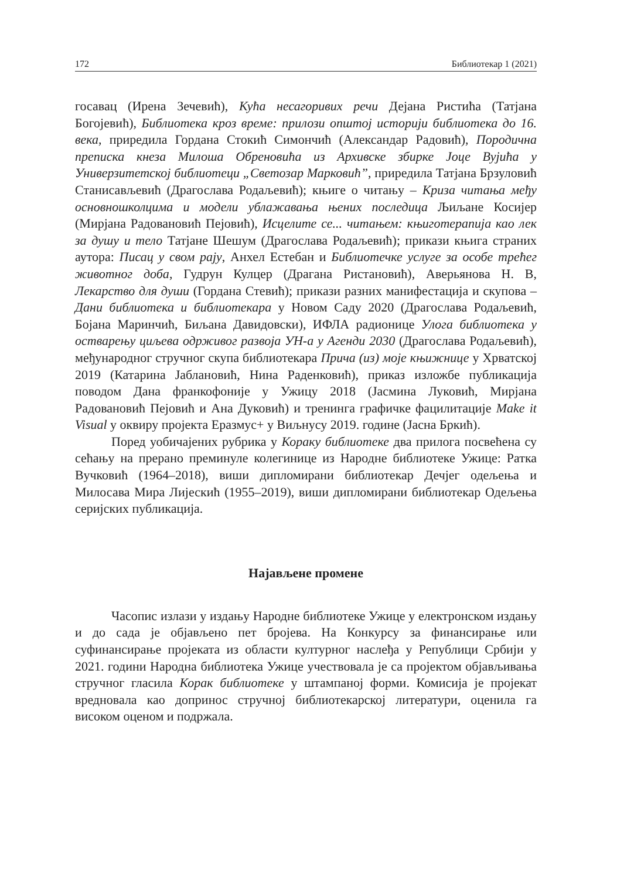172 Библиотекар 1 (2021)
госавац (Ирена Зечевић), Кућа несагоривих речи Дејана Ристића (Татјана Богојевић), Библиотека кроз време: прилози општој историји библиотека до 16. века, приредила Гордана Стокић Симончић (Александар Радовић), Породична преписка кнеза Милоша Обреновића из Архивске збирке Јоце Вујића у Универзитетској библиотеци „Светозар Марковић”, приредила Татјана Брзуловић Станисављевић (Драгослава Родаљевић); књиге о читању – Криза читања међу основношколцима и модели ублажавања њених последица Љиљане Косијер (Мирјана Радовановић Пејовић), Исцелите се... читањем: књиготерапија као лек за душу и тело Татјане Шешум (Драгослава Родаљевић); прикази књига страних аутора: Писац у свом рају, Анхел Естебан и Библиотечке услуге за особе трећег животног доба, Гудрун Кулцер (Драгана Ристановић), Аверьянова Н. В, Лекарство для души (Гордана Стевић); прикази разних манифестација и скупова – Дани библиотека и библиотекара у Новом Саду 2020 (Драгослава Родаљевић, Бојана Маринчић, Биљана Давидовски), ИФЛА радионице Улога библиотека у остварењу циљева одрживог развоја УН-а у Агенди 2030 (Драгослава Родаљевић), међународног стручног скупа библиотекара Прича (из) моје књижнице у Хрватској 2019 (Катарина Јаблановић, Нина Раденковић), приказ изложбе публикација поводом Дана франкофоније у Ужицу 2018 (Јасмина Луковић, Мирјана Радовановић Пејовић и Ана Дуковић) и тренинга графичке фацилитације Make it Visual у оквиру пројекта Еразмус+ у Виљнусу 2019. године (Јасна Бркић).
Поред уобичајених рубрика у Кораку библиотеке два прилога посвећена су сећању на прерано преминуле колегинице из Народне библиотеке Ужице: Ратка Вучковић (1964–2018), виши дипломирани библиотекар Дечјег одељења и Милосава Мира Лијескић (1955–2019), виши дипломирани библиотекар Одељења серијских публикација.
Најављене промене
Часопис излази у издању Народне библиотеке Ужице у електронском издању и до сада је објављено пет бројева. На Конкурсу за финансирање или суфинансирање пројеката из области културног наслеђа у Републици Србији у 2021. години Народна библиотека Ужице учествовала је са пројектом објављивања стручног гласила Корак библиотеке у штампаној форми. Комисија је пројекат вредновала као допринос стручној библиотекарској литератури, оценила га високом оценом и подржала.